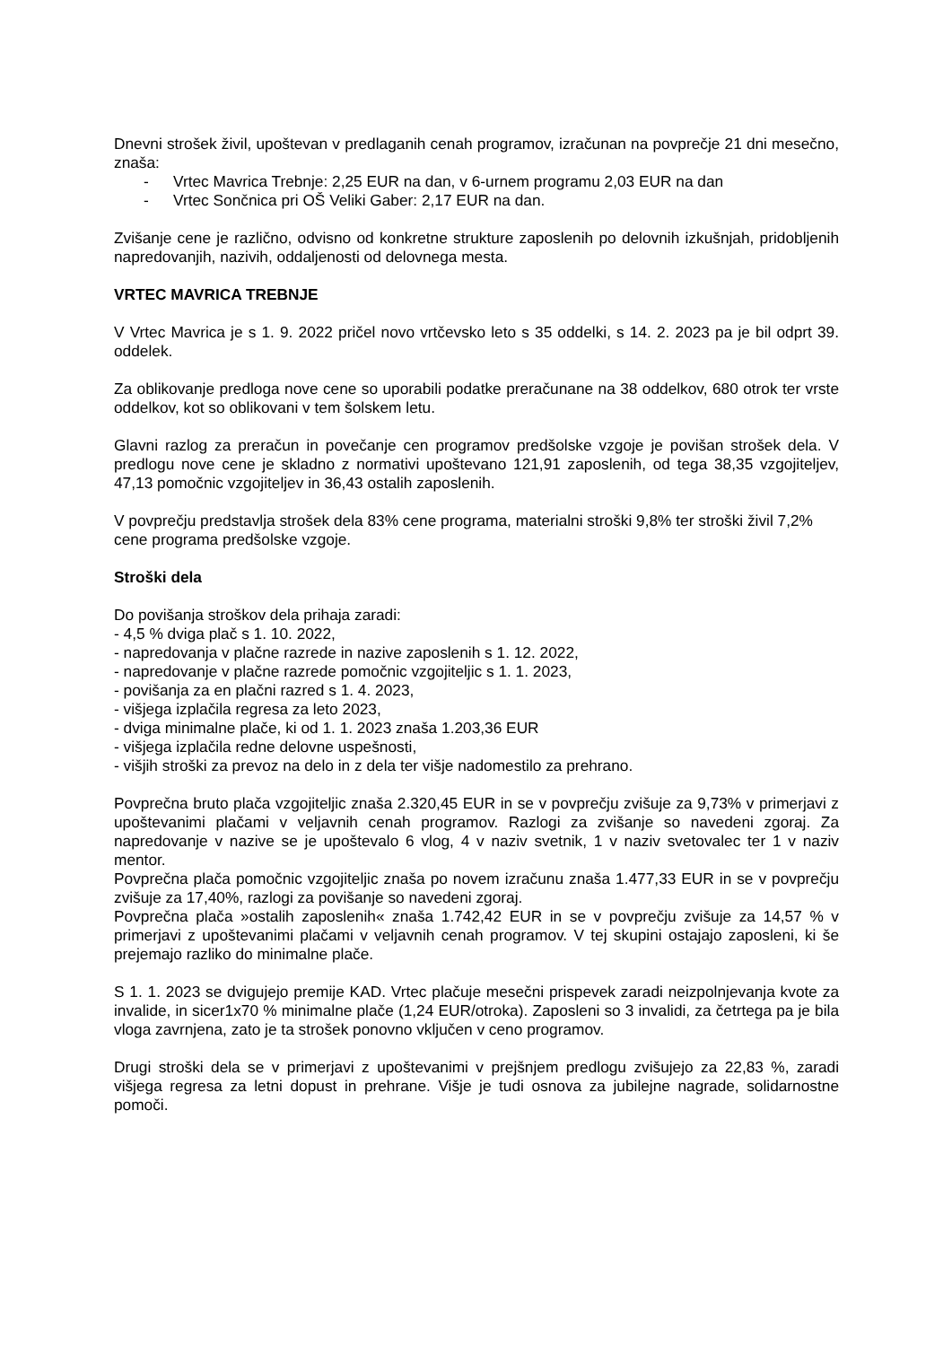Dnevni strošek živil, upoštevan v predlaganih cenah programov, izračunan na povprečje 21 dni mesečno, znaša:
- Vrtec Mavrica Trebnje: 2,25 EUR na dan, v 6-urnem programu 2,03 EUR na dan
- Vrtec Sončnica pri OŠ Veliki Gaber: 2,17 EUR na dan.
Zvišanje cene je različno, odvisno od konkretne strukture zaposlenih po delovnih izkušnjah, pridobljenih napredovanjih, nazivih, oddaljenosti od delovnega mesta.
VRTEC MAVRICA TREBNJE
V Vrtec Mavrica je s 1. 9. 2022 pričel novo vrtčevsko leto s 35 oddelki, s 14. 2. 2023 pa je bil odprt 39. oddelek.
Za oblikovanje predloga nove cene so uporabili podatke preračunane na 38 oddelkov, 680 otrok ter vrste oddelkov, kot so oblikovani v tem šolskem letu.
Glavni razlog za preračun in povečanje cen programov predšolske vzgoje je povišan strošek dela. V predlogu nove cene je skladno z normativi upoštevano 121,91 zaposlenih, od tega 38,35 vzgojiteljev, 47,13 pomočnic vzgojiteljev in 36,43 ostalih zaposlenih.
V povprečju predstavlja strošek dela 83% cene programa, materialni stroški 9,8% ter stroški živil 7,2% cene programa predšolske vzgoje.
Stroški dela
Do povišanja stroškov dela prihaja zaradi:
- 4,5 % dviga plač s 1. 10. 2022,
- napredovanja v plačne razrede in nazive zaposlenih s 1. 12. 2022,
- napredovanje v plačne razrede pomočnic vzgojiteljic s 1. 1. 2023,
- povišanja za en plačni razred s 1. 4. 2023,
- višjega izplačila regresa za leto 2023,
- dviga minimalne plače, ki od 1. 1. 2023 znaša 1.203,36 EUR
- višjega izplačila redne delovne uspešnosti,
- višjih stroški za prevoz na delo in z dela ter višje nadomestilo za prehrano.
Povprečna bruto plača vzgojiteljic znaša 2.320,45 EUR in se v povprečju zvišuje za 9,73% v primerjavi z upoštevanimi plačami v veljavnih cenah programov. Razlogi za zvišanje so navedeni zgoraj. Za napredovanje v nazive se je upoštevalo 6 vlog, 4 v naziv svetnik, 1 v naziv svetovalec ter 1 v naziv mentor.
Povprečna plača pomočnic vzgojiteljic znaša po novem izračunu znaša 1.477,33 EUR in se v povprečju zvišuje za 17,40%, razlogi za povišanje so navedeni zgoraj.
Povprečna plača »ostalih zaposlenih« znaša 1.742,42 EUR in se v povprečju zvišuje za 14,57 % v primerjavi z upoštevanimi plačami v veljavnih cenah programov. V tej skupini ostajajo zaposleni, ki še prejemajo razliko do minimalne plače.
S 1. 1. 2023 se dvigujejo premije KAD. Vrtec plačuje mesečni prispevek zaradi neizpolnjevanja kvote za invalide, in sicer1x70 % minimalne plače (1,24 EUR/otroka). Zaposleni so 3 invalidi, za četrtega pa je bila vloga zavrnjena, zato je ta strošek ponovno vključen v ceno programov.
Drugi stroški dela se v primerjavi z upoštevanimi v prejšnjem predlogu zvišujejo za 22,83 %, zaradi višjega regresa za letni dopust in prehrane. Višje je tudi osnova za jubilejne nagrade, solidarnostne pomoči.